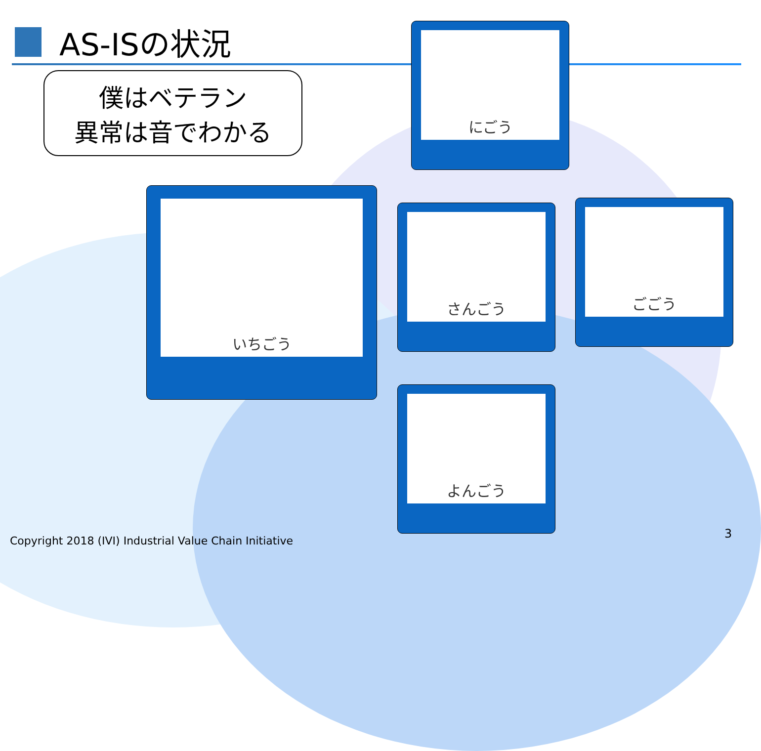AS-ISの状況
僕はベテラン
異常は音でわかる
いちごう
にごう
さんごう
ごごう
よんごう
Copyright 2018 (IVI) Industrial Value Chain Initiative
3